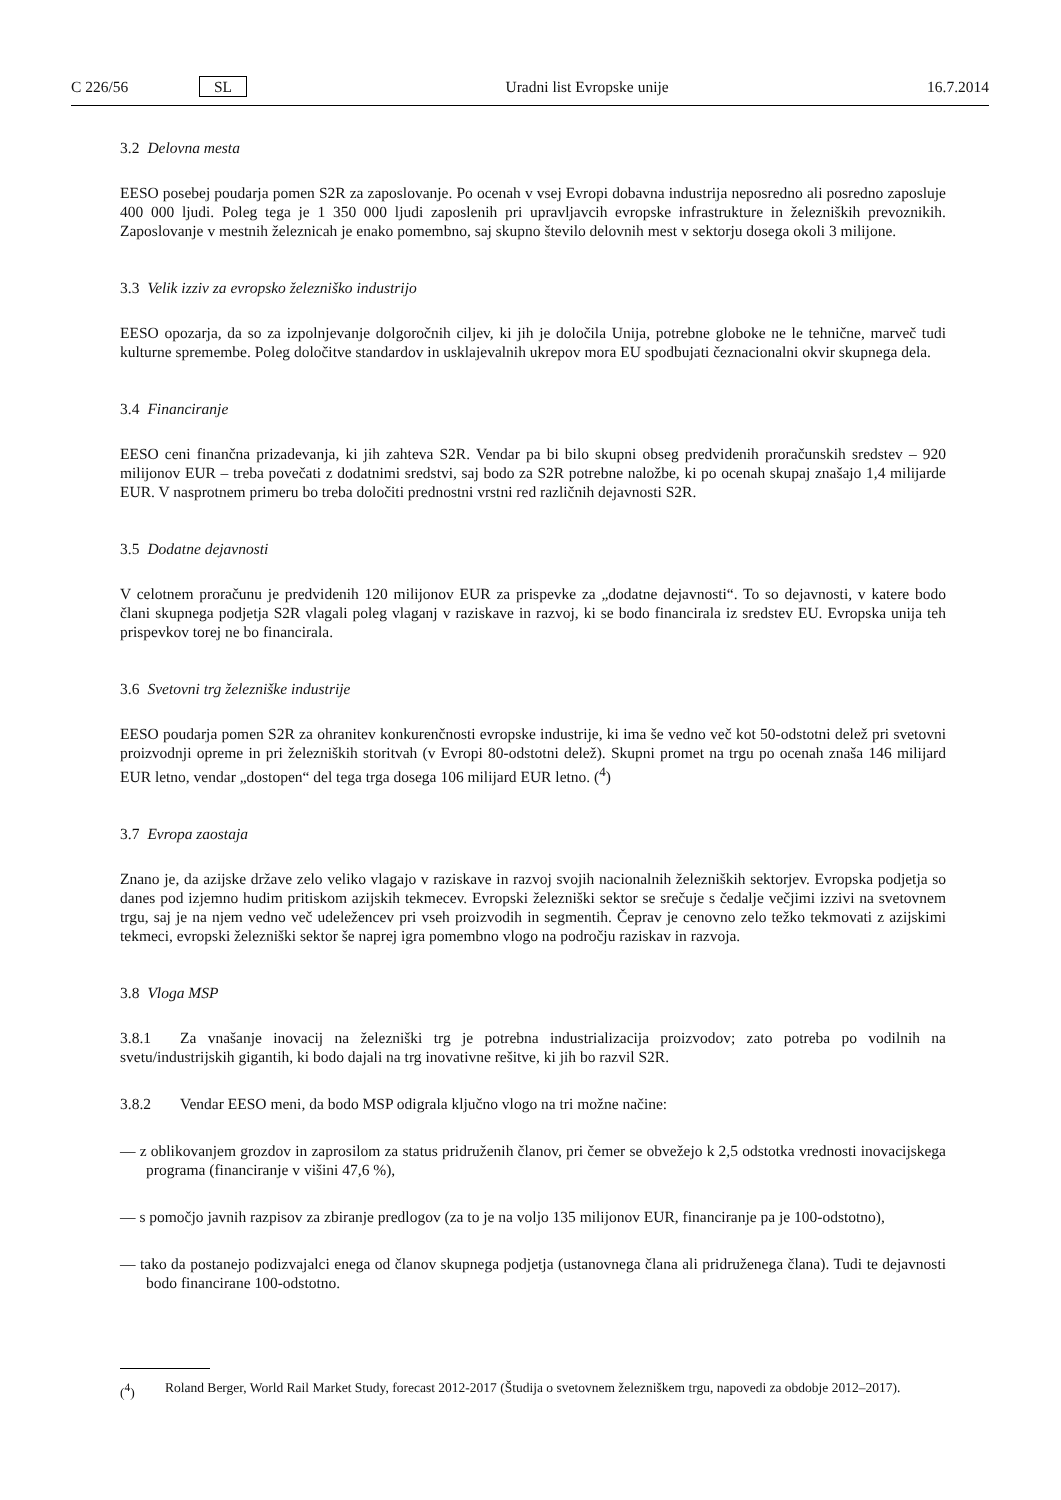C 226/56 SL Uradni list Evropske unije 16.7.2014
3.2 Delovna mesta
EESO posebej poudarja pomen S2R za zaposlovanje. Po ocenah v vsej Evropi dobavna industrija neposredno ali posredno zaposluje 400 000 ljudi. Poleg tega je 1 350 000 ljudi zaposlenih pri upravljavcih evropske infrastrukture in železniških prevoznikih. Zaposlovanje v mestnih železnicah je enako pomembno, saj skupno število delovnih mest v sektorju dosega okoli 3 milijone.
3.3 Velik izziv za evropsko železniško industrijo
EESO opozarja, da so za izpolnjevanje dolgoročnih ciljev, ki jih je določila Unija, potrebne globoke ne le tehnične, marveč tudi kulturne spremembe. Poleg določitve standardov in usklajevalnih ukrepov mora EU spodbujati čeznacionalni okvir skupnega dela.
3.4 Financiranje
EESO ceni finančna prizadevanja, ki jih zahteva S2R. Vendar pa bi bilo skupni obseg predvidenih proračunskih sredstev – 920 milijonov EUR – treba povečati z dodatnimi sredstvi, saj bodo za S2R potrebne naložbe, ki po ocenah skupaj znašajo 1,4 milijarde EUR. V nasprotnem primeru bo treba določiti prednostni vrstni red različnih dejavnosti S2R.
3.5 Dodatne dejavnosti
V celotnem proračunu je predvidenih 120 milijonov EUR za prispevke za „dodatne dejavnosti“. To so dejavnosti, v katere bodo člani skupnega podjetja S2R vlagali poleg vlaganj v raziskave in razvoj, ki se bodo financirala iz sredstev EU. Evropska unija teh prispevkov torej ne bo financirala.
3.6 Svetovni trg železniške industrije
EESO poudarja pomen S2R za ohranitev konkurenčnosti evropske industrije, ki ima še vedno več kot 50-odstotni delež pri svetovni proizvodnji opreme in pri železniških storitvah (v Evropi 80-odstotni delež). Skupni promet na trgu po ocenah znaša 146 milijard EUR letno, vendar „dostopen“ del tega trga dosega 106 milijard EUR letno. (<sup>4</sup>)
3.7 Evropa zaostaja
Znano je, da azijske države zelo veliko vlagajo v raziskave in razvoj svojih nacionalnih železniških sektorjev. Evropska podjetja so danes pod izjemno hudim pritiskom azijskih tekmecev. Evropski železniški sektor se srečuje s čedalje večjimi izzivi na svetovnem trgu, saj je na njem vedno več udeležencev pri vseh proizvodih in segmentih. Čeprav je cenovno zelo težko tekmovati z azijskimi tekmeci, evropski železniški sektor še naprej igra pomembno vlogo na področju raziskav in razvoja.
3.8 Vloga MSP
3.8.1 Za vnašanje inovacij na železniški trg je potrebna industrializacija proizvodov; zato potreba po vodilnih na svetu/industrijskih gigantih, ki bodo dajali na trg inovativne rešitve, ki jih bo razvil S2R.
3.8.2 Vendar EESO meni, da bodo MSP odigrala ključno vlogo na tri možne načine:
— z oblikovanjem grozdov in zaprosilom za status pridruženih članov, pri čemer se obvežejo k 2,5 odstotka vrednosti inovacijskega programa (financiranje v višini 47,6 %),
— s pomočjo javnih razpisov za zbiranje predlogov (za to je na voljo 135 milijonov EUR, financiranje pa je 100-odstotno),
— tako da postanejo podizvajalci enega od članov skupnega podjetja (ustanovnega člana ali pridruženega člana). Tudi te dejavnosti bodo financirane 100-odstotno.
(<sup>4</sup>) Roland Berger, World Rail Market Study, forecast 2012-2017 (Študija o svetovnem železniškem trgu, napovedi za obdobje 2012–2017).